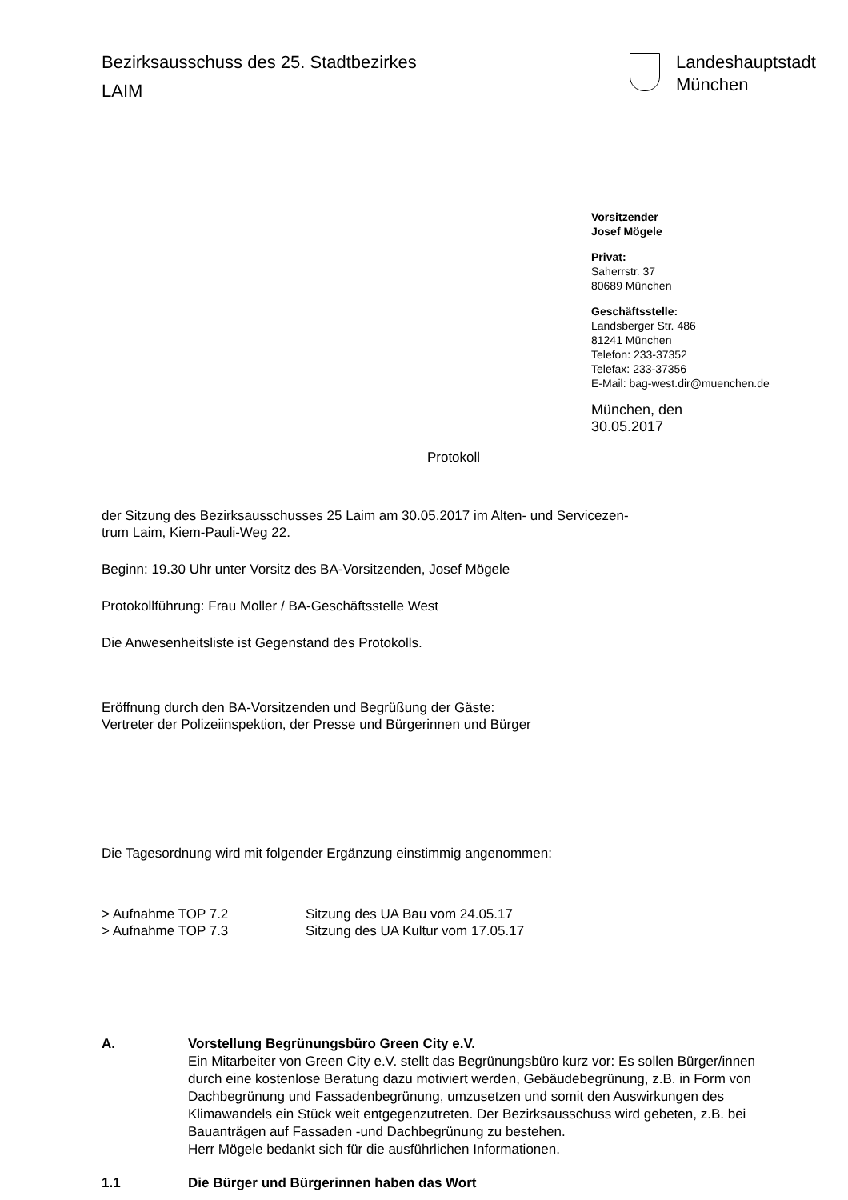Bezirksausschuss des 25. Stadtbezirkes
LAIM
Landeshauptstadt
München
Vorsitzender
Josef Mögele
Privat:
Saherrstr. 37
80689 München
Geschäftsstelle:
Landsberger Str. 486
81241 München
Telefon: 233-37352
Telefax: 233-37356
E-Mail: bag-west.dir@muenchen.de
München, den 30.05.2017
Protokoll
der Sitzung des Bezirksausschusses 25 Laim am 30.05.2017 im Alten- und Servicezen-
trum Laim, Kiem-Pauli-Weg 22.
Beginn: 19.30 Uhr unter Vorsitz des BA-Vorsitzenden, Josef Mögele
Protokollführung: Frau Moller / BA-Geschäftsstelle West
Die Anwesenheitsliste ist Gegenstand des Protokolls.
Eröffnung durch den BA-Vorsitzenden und Begrüßung der Gäste:
Vertreter der Polizeiinspektion, der Presse und Bürgerinnen und Bürger
Die Tagesordnung wird mit folgender Ergänzung einstimmig angenommen:
> Aufnahme TOP 7.2 Sitzung des UA Bau vom 24.05.17
> Aufnahme TOP 7.3 Sitzung des UA Kultur vom 17.05.17
A. Vorstellung Begrünungsbüro Green City e.V.
Ein Mitarbeiter von Green City e.V. stellt das Begrünungsbüro kurz vor: Es sollen Bürger/innen durch eine kostenlose Beratung dazu motiviert werden, Gebäudebegrünung, z.B. in Form von Dachbegrünung und Fassadenbegrünung, umzusetzen und somit den Auswirkungen des Klimawandels ein Stück weit entgegenzutreten. Der Bezirksausschuss wird gebeten, z.B. bei Bauanträgen auf Fassaden -und Dachbegrünung zu bestehen.
Herr Mögele bedankt sich für die ausführlichen Informationen.
1.1 Die Bürger und Bürgerinnen haben das Wort